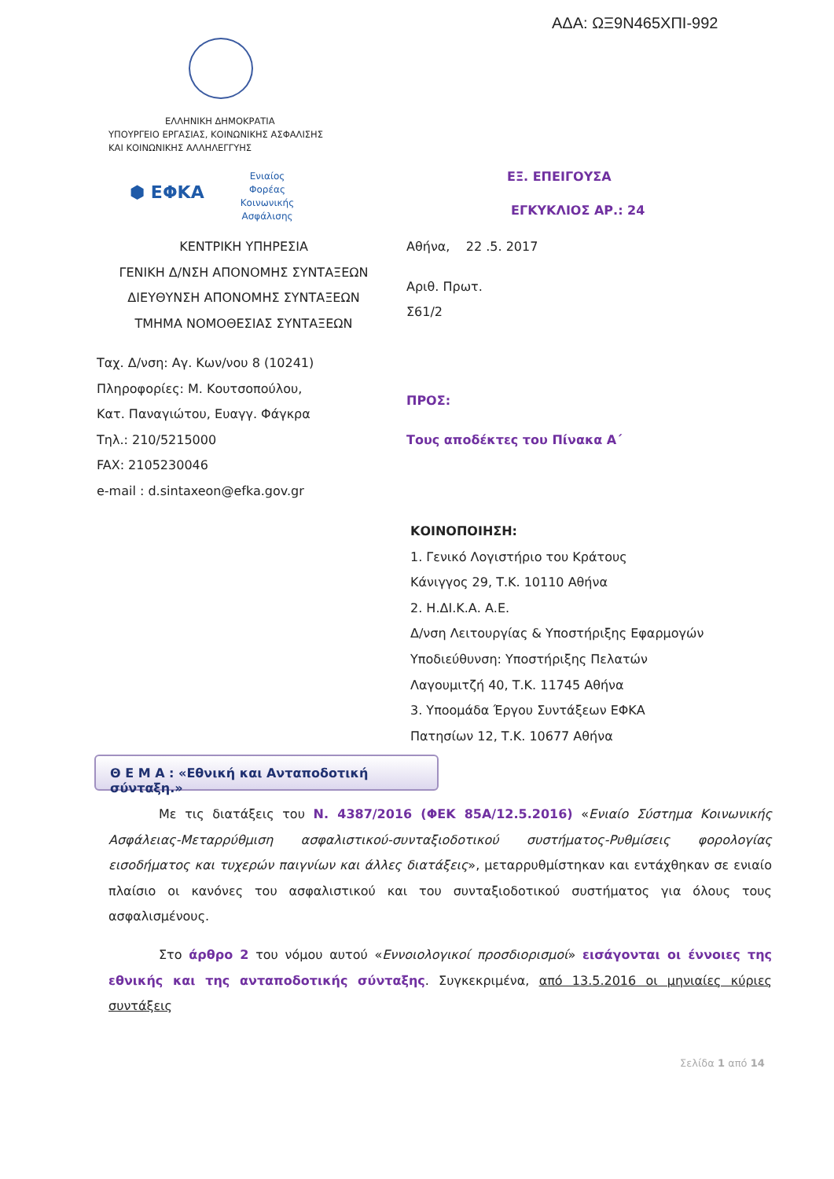ΑΔΑ: ΩΞ9Ν465ΧΠΙ-992
ΕΛΛΗΝΙΚΗ ΔΗΜΟΚΡΑΤΙΑ
ΥΠΟΥΡΓΕΙΟ ΕΡΓΑΣΙΑΣ, ΚΟΙΝΩΝΙΚΗΣ ΑΣΦΑΛΙΣΗΣ
ΚΑΙ ΚΟΙΝΩΝΙΚΗΣ ΑΛΛΗΛΕΓΓΥΗΣ
⬢ ΕΦΚΑ
Ενιαίος Φορέας Κοινωνικής Ασφάλισης
ΕΞ. ΕΠΕΙΓΟΥΣΑ
ΕΓΚΥΚΛΙΟΣ ΑΡ.: 24
ΚΕΝΤΡΙΚΗ ΥΠΗΡΕΣΙΑ
ΓΕΝΙΚΗ Δ/ΝΣΗ ΑΠΟΝΟΜΗΣ ΣΥΝΤΑΞΕΩΝ
ΔΙΕΥΘΥΝΣΗ ΑΠΟΝΟΜΗΣ ΣΥΝΤΑΞΕΩΝ
ΤΜΗΜΑ ΝΟΜΟΘΕΣΙΑΣ ΣΥΝΤΑΞΕΩΝ
Αθήνα, 22 .5. 2017
Αριθ. Πρωτ.
Σ61/2
ΠΡΟΣ:
Τους αποδέκτες του Πίνακα Α΄
Ταχ. Δ/νση: Αγ. Κων/νου 8 (10241)
Πληροφορίες: Μ. Κουτσοπούλου,
Κατ. Παναγιώτου, Ευαγγ. Φάγκρα
Τηλ.: 210/5215000
FAX: 2105230046
e-mail : d.sintaxeon@efka.gov.gr
ΚΟΙΝΟΠΟΙΗΣΗ:
1. Γενικό Λογιστήριο του Κράτους
Κάνιγγος 29, Τ.Κ. 10110 Αθήνα
2. Η.ΔΙ.Κ.Α. Α.Ε.
Δ/νση Λειτουργίας & Υποστήριξης Εφαρμογών
Υποδιεύθυνση: Υποστήριξης Πελατών
Λαγουμιτζή 40, Τ.Κ. 11745 Αθήνα
3. Υποομάδα Έργου Συντάξεων ΕΦΚΑ
Πατησίων 12, Τ.Κ. 10677 Αθήνα
Θ Ε Μ Α : «Εθνική και Ανταποδοτική σύνταξη.»
Με τις διατάξεις του Ν. 4387/2016 (ΦΕΚ 85Α/12.5.2016) «Ενιαίο Σύστημα Κοινωνικής Ασφάλειας-Μεταρρύθμιση ασφαλιστικού-συνταξιοδοτικού συστήματος-Ρυθμίσεις φορολογίας εισοδήματος και τυχερών παιγνίων και άλλες διατάξεις», μεταρρυθμίστηκαν και εντάχθηκαν σε ενιαίο πλαίσιο οι κανόνες του ασφαλιστικού και του συνταξιοδοτικού συστήματος για όλους τους ασφαλισμένους.
Στο άρθρο 2 του νόμου αυτού «Εννοιολογικοί προσδιορισμοί» εισάγονται οι έννοιες της εθνικής και της ανταποδοτικής σύνταξης. Συγκεκριμένα, από 13.5.2016 οι μηνιαίες κύριες συντάξεις
Σελίδα 1 από 14